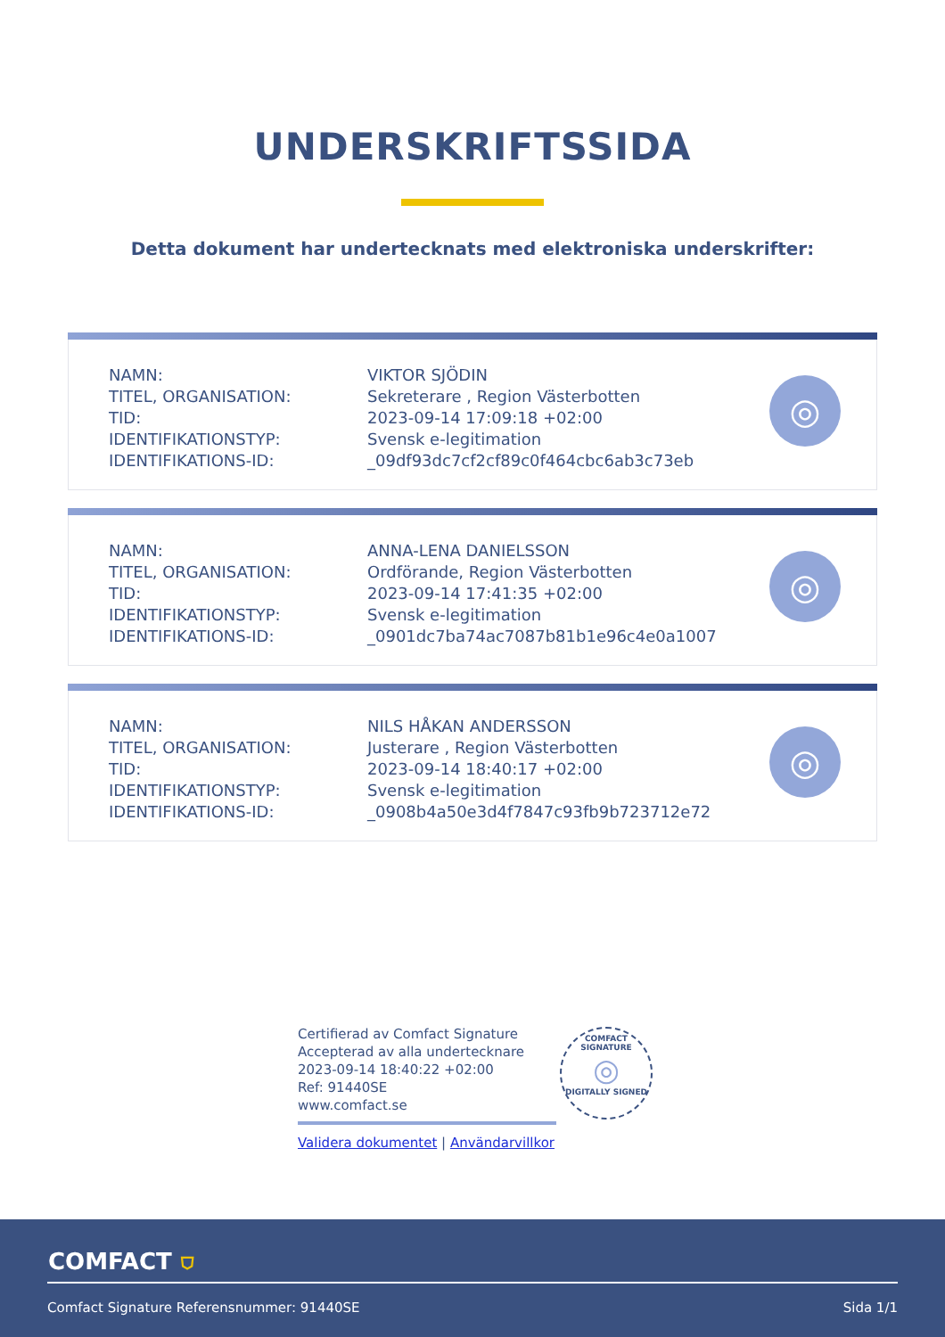UNDERSKRIFTSSIDA
Detta dokument har undertecknats med elektroniska underskrifter:
| NAMN: | VIKTOR SJÖDIN |
| TITEL, ORGANISATION: | Sekreterare , Region Västerbotten |
| TID: | 2023-09-14 17:09:18 +02:00 |
| IDENTIFIKATIONSTYP: | Svensk e-legitimation |
| IDENTIFIKATIONS-ID: | _09df93dc7cf2cf89c0f464cbc6ab3c73eb |
◎
| NAMN: | ANNA-LENA DANIELSSON |
| TITEL, ORGANISATION: | Ordförande, Region Västerbotten |
| TID: | 2023-09-14 17:41:35 +02:00 |
| IDENTIFIKATIONSTYP: | Svensk e-legitimation |
| IDENTIFIKATIONS-ID: | _0901dc7ba74ac7087b81b1e96c4e0a1007 |
◎
| NAMN: | NILS HÅKAN ANDERSSON |
| TITEL, ORGANISATION: | Justerare , Region Västerbotten |
| TID: | 2023-09-14 18:40:17 +02:00 |
| IDENTIFIKATIONSTYP: | Svensk e-legitimation |
| IDENTIFIKATIONS-ID: | _0908b4a50e3d4f7847c93fb9b723712e72 |
◎
Certifierad av Comfact Signature
Accepterad av alla undertecknare
2023-09-14 18:40:22 +02:00
Ref: 91440SE
www.comfact.se
Validera dokumentet | Användarvillkor
COMFACT SIGNATURE
◎
DIGITALLY SIGNED
COMFACT ⛉
Comfact Signature Referensnummer: 91440SE Sida 1/1